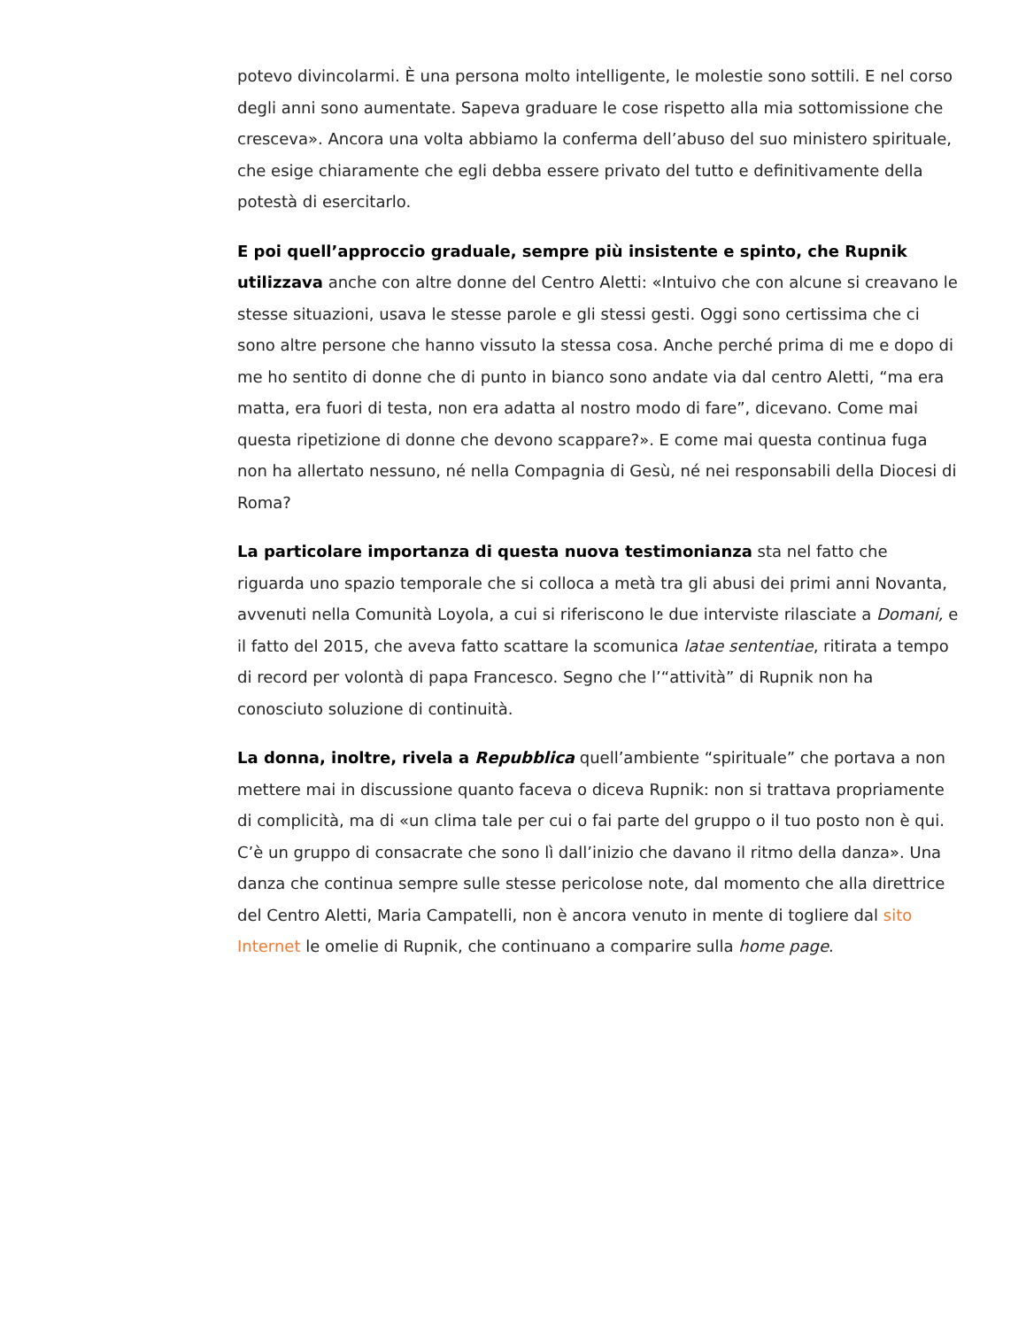potevo divincolarmi. È una persona molto intelligente, le molestie sono sottili. E nel corso degli anni sono aumentate. Sapeva graduare le cose rispetto alla mia sottomissione che cresceva». Ancora una volta abbiamo la conferma dell’abuso del suo ministero spirituale, che esige chiaramente che egli debba essere privato del tutto e definitivamente della potestà di esercitarlo.
E poi quell’approccio graduale, sempre più insistente e spinto, che Rupnik utilizzava anche con altre donne del Centro Aletti: «Intuivo che con alcune si creavano le stesse situazioni, usava le stesse parole e gli stessi gesti. Oggi sono certissima che ci sono altre persone che hanno vissuto la stessa cosa. Anche perché prima di me e dopo di me ho sentito di donne che di punto in bianco sono andate via dal centro Aletti, “ma era matta, era fuori di testa, non era adatta al nostro modo di fare”, dicevano. Come mai questa ripetizione di donne che devono scappare?». E come mai questa continua fuga non ha allertato nessuno, né nella Compagnia di Gesù, né nei responsabili della Diocesi di Roma?
La particolare importanza di questa nuova testimonianza sta nel fatto che riguarda uno spazio temporale che si colloca a metà tra gli abusi dei primi anni Novanta, avvenuti nella Comunità Loyola, a cui si riferiscono le due interviste rilasciate a Domani, e il fatto del 2015, che aveva fatto scattare la scomunica latae sententiae, ritirata a tempo di record per volontà di papa Francesco. Segno che l’“attività” di Rupnik non ha conosciuto soluzione di continuità.
La donna, inoltre, rivela a Repubblica quell’ambiente “spirituale” che portava a non mettere mai in discussione quanto faceva o diceva Rupnik: non si trattava propriamente di complicità, ma di «un clima tale per cui o fai parte del gruppo o il tuo posto non è qui. C’è un gruppo di consacrate che sono lì dall’inizio che davano il ritmo della danza». Una danza che continua sempre sulle stesse pericolose note, dal momento che alla direttrice del Centro Aletti, Maria Campatelli, non è ancora venuto in mente di togliere dal sito Internet le omelie di Rupnik, che continuano a comparire sulla home page.